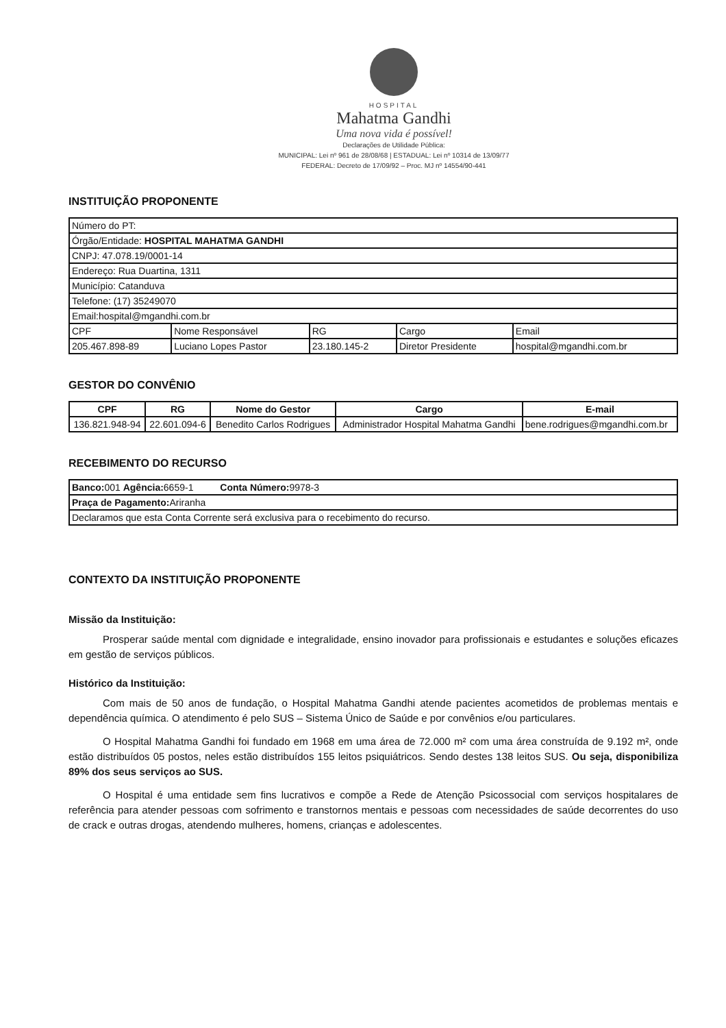HOSPITAL
Mahatma Gandhi
Uma nova vida é possível!
Declarações de Utilidade Pública:
MUNICIPAL: Lei nº 961 de 28/08/68 | ESTADUAL: Lei nº 10314 de 13/09/77
FEDERAL: Decreto de 17/09/92 – Proc. MJ nº 14554/90-441
INSTITUIÇÃO PROPONENTE
| Número do PT: | | | | |
| Órgão/Entidade: HOSPITAL MAHATMA GANDHI | | | | |
| CNPJ: 47.078.19/0001-14 | | | | |
| Endereço: Rua Duartina, 1311 | | | | |
| Município: Catanduva | | | | |
| Telefone: (17) 35249070 | | | | |
| Email:hospital@mgandhi.com.br | | | | |
| CPF | Nome Responsável | RG | Cargo | Email |
| 205.467.898-89 | Luciano Lopes Pastor | 23.180.145-2 | Diretor Presidente | hospital@mgandhi.com.br |
GESTOR DO CONVÊNIO
| CPF | RG | Nome do Gestor | Cargo | E-mail |
| --- | --- | --- | --- | --- |
| 136.821.948-94 | 22.601.094-6 | Benedito Carlos Rodrigues | Administrador Hospital Mahatma Gandhi | bene.rodrigues@mgandhi.com.br |
RECEBIMENTO DO RECURSO
| Banco: 001 Agência: 6659-1 Conta Número: 9978-3 |
| Praça de Pagamento: Ariranha |
| Declaramos que esta Conta Corrente será exclusiva para o recebimento do recurso. |
CONTEXTO DA INSTITUIÇÃO PROPONENTE
Missão da Instituição:
Prosperar saúde mental com dignidade e integralidade, ensino inovador para profissionais e estudantes e soluções eficazes em gestão de serviços públicos.
Histórico da Instituição:
Com mais de 50 anos de fundação, o Hospital Mahatma Gandhi atende pacientes acometidos de problemas mentais e dependência química. O atendimento é pelo SUS – Sistema Único de Saúde e por convênios e/ou particulares.
O Hospital Mahatma Gandhi foi fundado em 1968 em uma área de 72.000 m² com uma área construída de 9.192 m², onde estão distribuídos 05 postos, neles estão distribuídos 155 leitos psiquiátricos. Sendo destes 138 leitos SUS. Ou seja, disponibiliza 89% dos seus serviços ao SUS.
O Hospital é uma entidade sem fins lucrativos e compõe a Rede de Atenção Psicossocial com serviços hospitalares de referência para atender pessoas com sofrimento e transtornos mentais e pessoas com necessidades de saúde decorrentes do uso de crack e outras drogas, atendendo mulheres, homens, crianças e adolescentes.